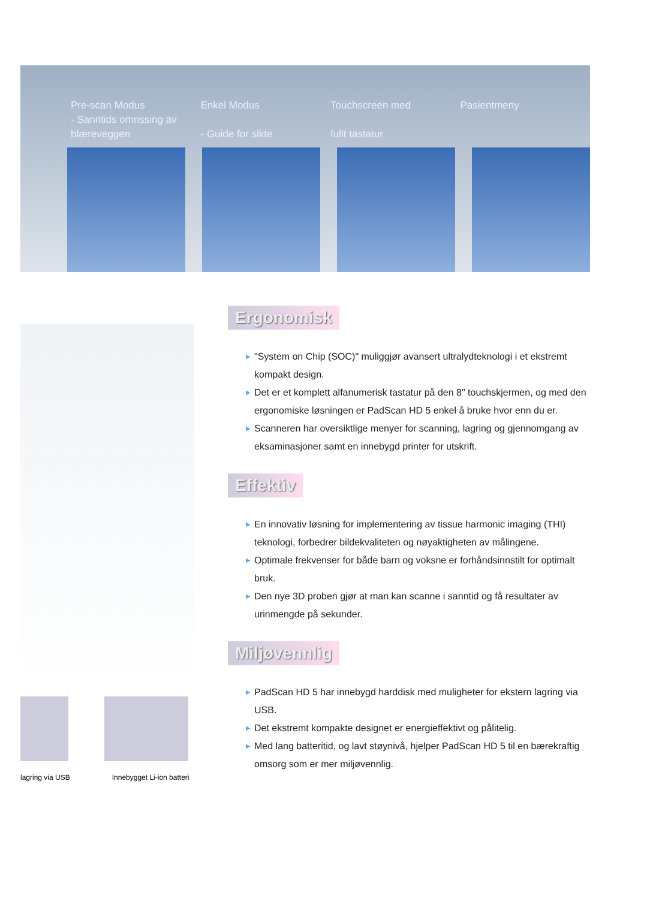Pre-scan Modus
- Sanntids omrissing av
blæreveggen
Enkel Modus
- Guide for sikte
Touchscreen med
fullt tastatur
Pasientmeny
lagring via USB Innebygget Li-ion batteri
Ergonomisk
▶ "System on Chip (SOC)" muliggjør avansert ultralydteknologi i et ekstremt kompakt design.
▶ Det er et komplett alfanumerisk tastatur på den 8" touchskjermen, og med den ergonomiske løsningen er PadScan HD 5 enkel å bruke hvor enn du er.
▶ Scanneren har oversiktlige menyer for scanning, lagring og gjennomgang av eksaminasjoner samt en innebygd printer for utskrift.
Effektiv
▶ En innovativ løsning for implementering av tissue harmonic imaging (THI) teknologi, forbedrer bildekvaliteten og nøyaktigheten av målingene.
▶ Optimale frekvenser for både barn og voksne er forhåndsinnstilt for optimalt bruk.
▶ Den nye 3D proben gjør at man kan scanne i sanntid og få resultater av urinmengde på sekunder.
Miljøvennlig
▶ PadScan HD 5 har innebygd harddisk med muligheter for ekstern lagring via USB.
▶ Det ekstremt kompakte designet er energieffektivt og pålitelig.
▶ Med lang batteritid, og lavt støynivå, hjelper PadScan HD 5 til en bærekraftig omsorg som er mer miljøvennlig.